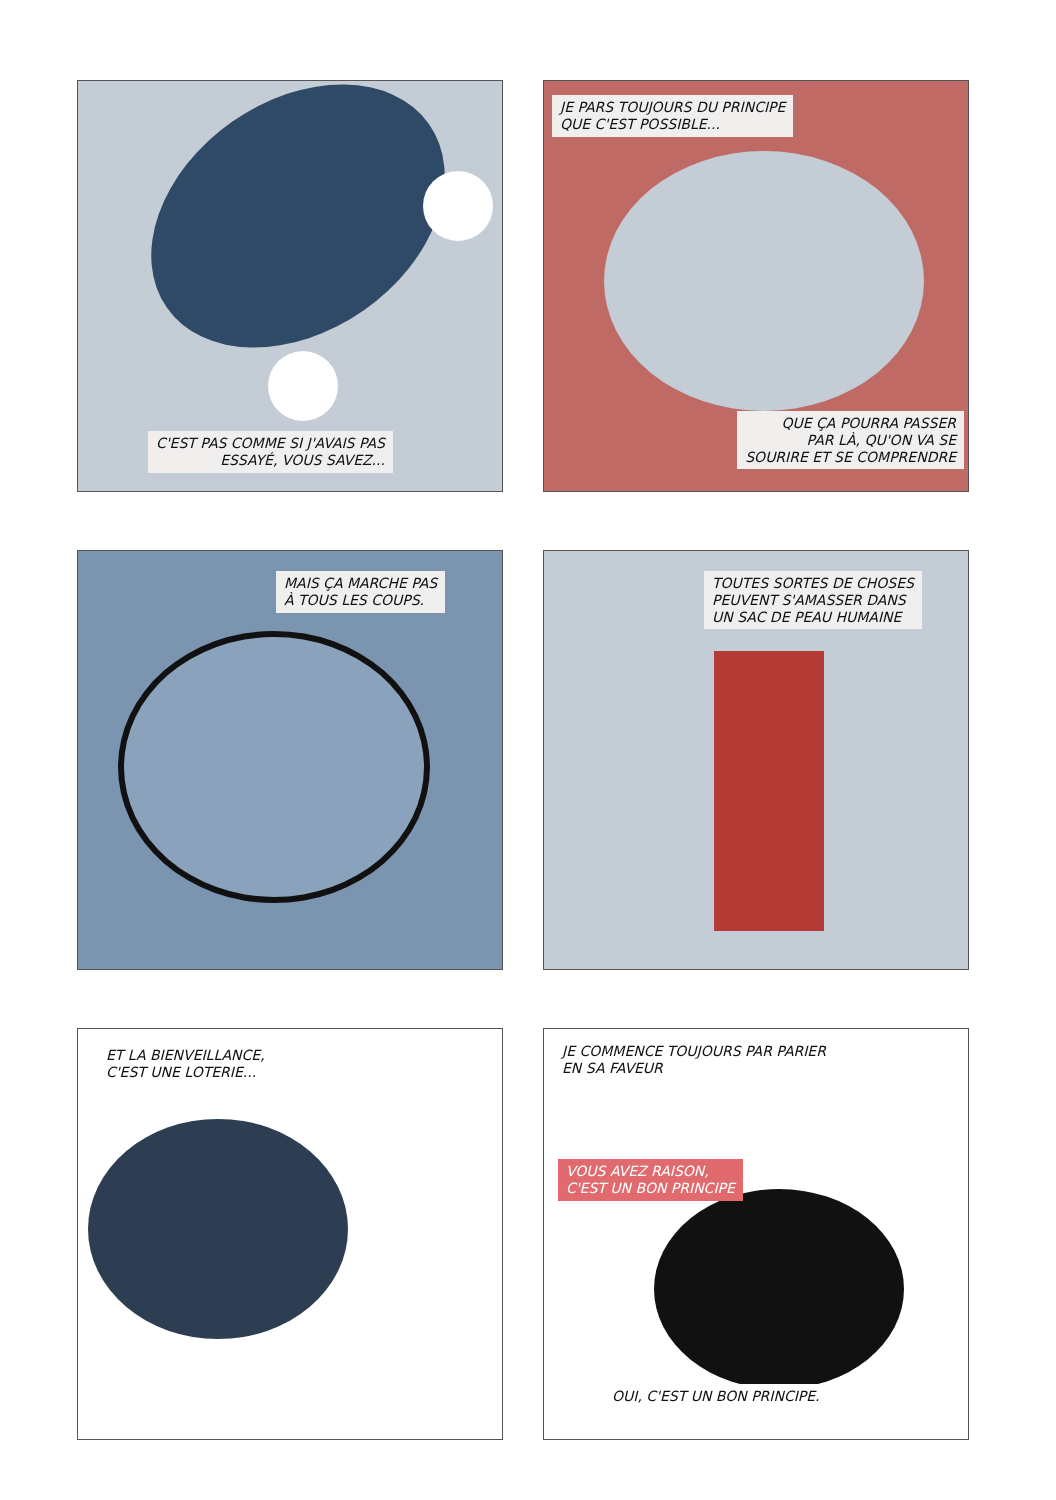C'EST PAS COMME SI J'AVAIS PAS
ESSAYÉ, VOUS SAVEZ...
JE PARS TOUJOURS DU PRINCIPE
QUE C'EST POSSIBLE...
QUE ÇA POURRA PASSER
PAR LÀ, QU'ON VA SE
SOURIRE ET SE COMPRENDRE
MAIS ÇA MARCHE PAS
À TOUS LES COUPS.
TOUTES SORTES DE CHOSES
PEUVENT S'AMASSER DANS
UN SAC DE PEAU HUMAINE
ET LA BIENVEILLANCE,
C'EST UNE LOTERIE...
JE COMMENCE TOUJOURS PAR PARIER
EN SA FAVEUR
VOUS AVEZ RAISON,
C'EST UN BON PRINCIPE
OUI, C'EST UN BON PRINCIPE.